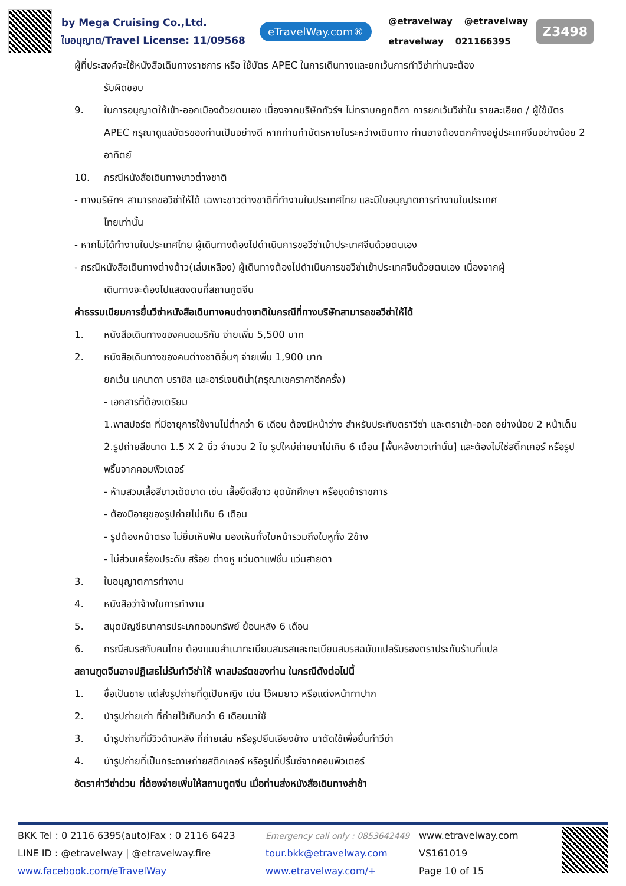by Mega Cruising Co.,Ltd.
ใบอนุญาต/Travel License: 11/09568
eTravelWay.com®
@etravelway @etravelway
etravelway 021166395
Z3498
ผู้ที่ประสงค์จะใช้หนังสือเดินทางราชการ หรือ ใช้บัตร APEC ในการเดินทางและยกเว้นการทำวีซ่าท่านจะต้อง
รับผิดชอบ
9. ในการอนุญาตให้เข้า-ออกเมืองด้วยตนเอง เนื่องจากบริษัททัวร์ฯ ไม่ทราบกฎกติกา การยกเว้นวีซ่าใน รายละเอียด / ผู้ใช้บัตร APEC กรุณาดูแลบัตรของท่านเป็นอย่างดี หากท่านทำบัตรหายในระหว่างเดินทาง ท่านอาจต้องตกค้างอยู่ประเทศจีนอย่างน้อย 2 อาทิตย์
10. กรณีหนังสือเดินทางชาวต่างชาติ
- ทางบริษัทฯ สามารถขอวีซ่าให้ได้ เฉพาะชาวต่างชาติที่ทำงานในประเทศไทย และมีใบอนุญาตการทำงานในประเทศ
ไทยเท่านั้น
- หากไม่ได้ทำงานในประเทศไทย ผู้เดินทางต้องไปดำเนินการขอวีซ่าเข้าประเทศจีนด้วยตนเอง
- กรณีหนังสือเดินทางต่างด้าว(เล่มเหลือง) ผู้เดินทางต้องไปดำเนินการขอวีซ่าเข้าประเทศจีนด้วยตนเอง เนื่องจากผู้
เดินทางจะต้องไปแสดงตนที่สถานทูตจีน
ค่าธรรมเนียมการยื่นวีซ่าหนังสือเดินทางคนต่างชาติในกรณีที่ทางบริษัทสามารถขอวีซ่าให้ได้
1. หนังสือเดินทางของคนอเมริกัน จ่ายเพิ่ม 5,500 บาท
2. หนังสือเดินทางของคนต่างชาติอื่นๆ จ่ายเพิ่ม 1,900 บาท
ยกเว้น แคนาดา บราซิล และอาร์เจนติน่า(กรุณาเชคราคาอีกครั้ง)
- เอกสารที่ต้องเตรียม
1.พาสปอร์ต ที่มีอายุการใช้งานไม่ต่ำกว่า 6 เดือน ต้องมีหน้าว่าง สำหรับประทับตราวีซ่า และตราเข้า-ออก อย่างน้อย 2 หน้าเต็ม
2.รูปถ่ายสีขนาด 1.5 X 2 นิ้ว จำนวน 2 ใบ รูปใหม่ถ่ายมาไม่เกิน 6 เดือน [พื้นหลังขาวเท่านั้น] และต้องไม่ใช่สติ๊กเกอร์ หรือรูปพริ้นจากคอมพิวเตอร์
- ห้ามสวมเสื้อสีขาวเด็ดขาด เช่น เสื้อยืดสีขาว ชุดนักศึกษา หรือชุดข้าราชการ
- ต้องมีอายุของรูปถ่ายไม่เกิน 6 เดือน
- รูปต้องหน้าตรง ไม่ยิ้มเห็นฟัน มองเห็นทั้งใบหน้ารวมถึงใบหูทั้ง 2ข้าง
- ไม่ส่วมเครื่องประดับ สร้อย ต่างหู แว่นตาแฟชั่น แว่นสายตา
3. ใบอนุญาตการทำงาน
4. หนังสือว่าจ้างในการทำงาน
5. สมุดบัญชีธนาคารประเภทออมทรัพย์ ย้อนหลัง 6 เดือน
6. กรณีสมรสกับคนไทย ต้องแนบสำเนาทะเบียนสมรสและทะเบียนสมรสฉบับแปลรับรองตราประทับร้านที่แปล
สถานฑูตจีนอาจปฏิเสธไม่รับทำวีซ่าให้ พาสปอร์ตของท่าน ในกรณีดังต่อไปนี้
1. ชื่อเป็นชาย แต่ส่งรูปถ่ายที่ดูเป็นหญิง เช่น ไว้ผมยาว หรือแต่งหน้าทาปาก
2. นำรูปถ่ายเก่า ที่ถ่ายไว้เกินกว่า 6 เดือนมาใช้
3. นำรูปถ่ายที่มีวิวด้านหลัง ที่ถ่ายเล่น หรือรูปยืนเอียงข้าง มาตัดใช้เพื่อยื่นทำวีซ่า
4. นำรูปถ่ายที่เป็นกระดาษถ่ายสติกเกอร์ หรือรูปที่ปริ้นซ์จากคอมพิวเตอร์
อัตราค่าวีซ่าด่วน ที่ต้องจ่ายเพิ่มให้สถานฑูตจีน เมื่อท่านส่งหนังสือเดินทางล่าช้า
BKK Tel : 0 2116 6395(auto)Fax : 0 2116 6423
LINE ID : @etravelway | @etravelway.fire
www.facebook.com/eTravelWay
Emergency call only : 0853642449
tour.bkk@etravelway.com
www.etravelway.com/+
www.etravelway.com
VS161019
Page 10 of 15